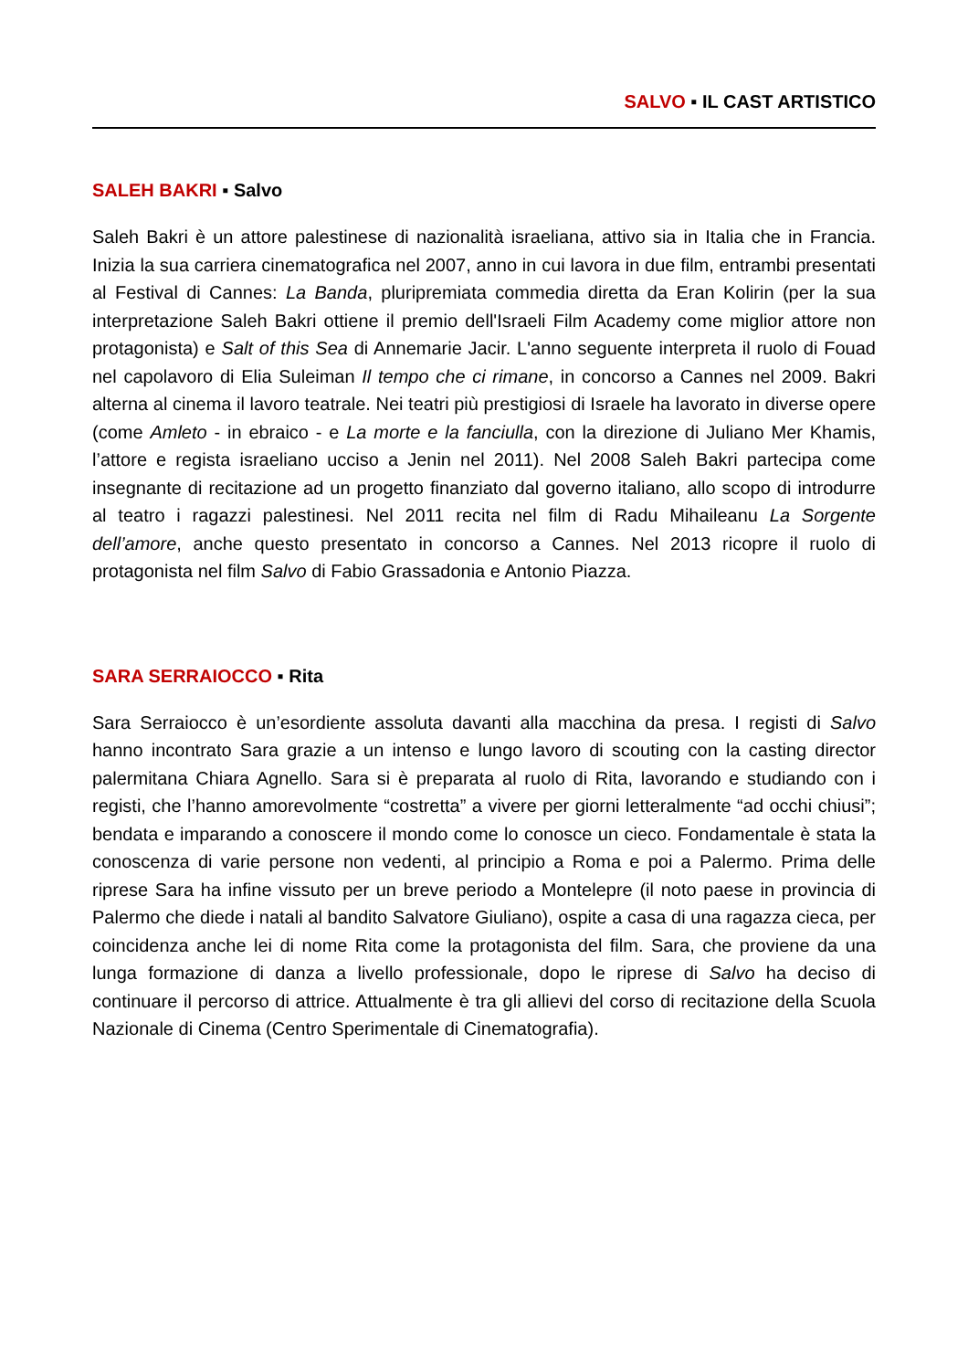SALVO ▪ IL CAST ARTISTICO
SALEH BAKRI ▪ Salvo
Saleh Bakri è un attore palestinese di nazionalità israeliana, attivo sia in Italia che in Francia. Inizia la sua carriera cinematografica nel 2007, anno in cui lavora in due film, entrambi presentati al Festival di Cannes: La Banda, pluripremiata commedia diretta da Eran Kolirin (per la sua interpretazione Saleh Bakri ottiene il premio dell'Israeli Film Academy come miglior attore non protagonista) e Salt of this Sea di Annemarie Jacir. L'anno seguente interpreta il ruolo di Fouad nel capolavoro di Elia Suleiman Il tempo che ci rimane, in concorso a Cannes nel 2009. Bakri alterna al cinema il lavoro teatrale. Nei teatri più prestigiosi di Israele ha lavorato in diverse opere (come Amleto - in ebraico - e La morte e la fanciulla, con la direzione di Juliano Mer Khamis, l’attore e regista israeliano ucciso a Jenin nel 2011). Nel 2008 Saleh Bakri partecipa come insegnante di recitazione ad un progetto finanziato dal governo italiano, allo scopo di introdurre al teatro i ragazzi palestinesi. Nel 2011 recita nel film di Radu Mihaileanu La Sorgente dell’amore, anche questo presentato in concorso a Cannes. Nel 2013 ricopre il ruolo di protagonista nel film Salvo di Fabio Grassadonia e Antonio Piazza.
SARA SERRAIOCCO ▪ Rita
Sara Serraiocco è un’esordiente assoluta davanti alla macchina da presa. I registi di Salvo hanno incontrato Sara grazie a un intenso e lungo lavoro di scouting con la casting director palermitana Chiara Agnello. Sara si è preparata al ruolo di Rita, lavorando e studiando con i registi, che l’hanno amorevolmente “costretta” a vivere per giorni letteralmente “ad occhi chiusi”; bendata e imparando a conoscere il mondo come lo conosce un cieco. Fondamentale è stata la conoscenza di varie persone non vedenti, al principio a Roma e poi a Palermo. Prima delle riprese Sara ha infine vissuto per un breve periodo a Montelepre (il noto paese in provincia di Palermo che diede i natali al bandito Salvatore Giuliano), ospite a casa di una ragazza cieca, per coincidenza anche lei di nome Rita come la protagonista del film. Sara, che proviene da una lunga formazione di danza a livello professionale, dopo le riprese di Salvo ha deciso di continuare il percorso di attrice. Attualmente è tra gli allievi del corso di recitazione della Scuola Nazionale di Cinema (Centro Sperimentale di Cinematografia).